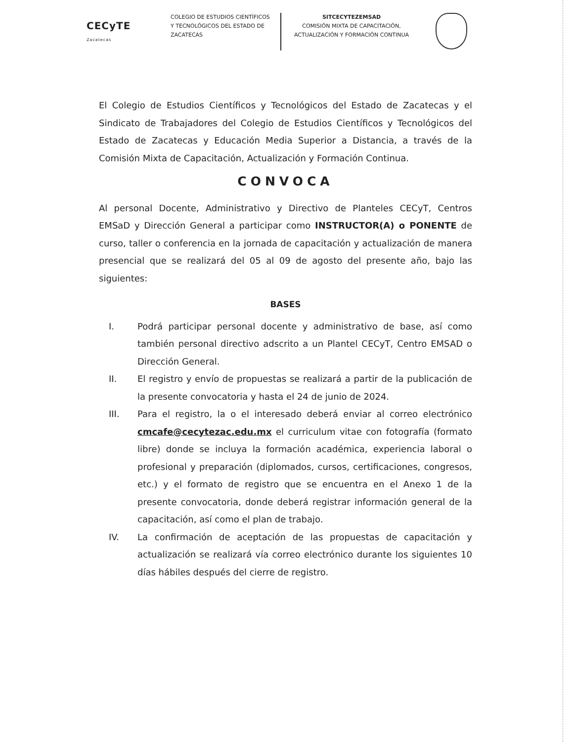CECyTE
Zacatecas
COLEGIO DE ESTUDIOS CIENTÍFICOS Y TECNOLÓGICOS DEL ESTADO DE ZACATECAS
SITCECYTEZEMSAD
COMISIÓN MIXTA DE CAPACITACIÓN, ACTUALIZACIÓN Y FORMACIÓN CONTINUA
El Colegio de Estudios Científicos y Tecnológicos del Estado de Zacatecas y el Sindicato de Trabajadores del Colegio de Estudios Científicos y Tecnológicos del Estado de Zacatecas y Educación Media Superior a Distancia, a través de la Comisión Mixta de Capacitación, Actualización y Formación Continua.
CONVOCA
Al personal Docente, Administrativo y Directivo de Planteles CECyT, Centros EMSaD y Dirección General a participar como INSTRUCTOR(A) o PONENTE de curso, taller o conferencia en la jornada de capacitación y actualización de manera presencial que se realizará del 05 al 09 de agosto del presente año, bajo las siguientes:
BASES
I. Podrá participar personal docente y administrativo de base, así como también personal directivo adscrito a un Plantel CECyT, Centro EMSAD o Dirección General.
II. El registro y envío de propuestas se realizará a partir de la publicación de la presente convocatoria y hasta el 24 de junio de 2024.
III. Para el registro, la o el interesado deberá enviar al correo electrónico cmcafe@cecytezac.edu.mx el curriculum vitae con fotografía (formato libre) donde se incluya la formación académica, experiencia laboral o profesional y preparación (diplomados, cursos, certificaciones, congresos, etc.) y el formato de registro que se encuentra en el Anexo 1 de la presente convocatoria, donde deberá registrar información general de la capacitación, así como el plan de trabajo.
IV. La confirmación de aceptación de las propuestas de capacitación y actualización se realizará vía correo electrónico durante los siguientes 10 días hábiles después del cierre de registro.